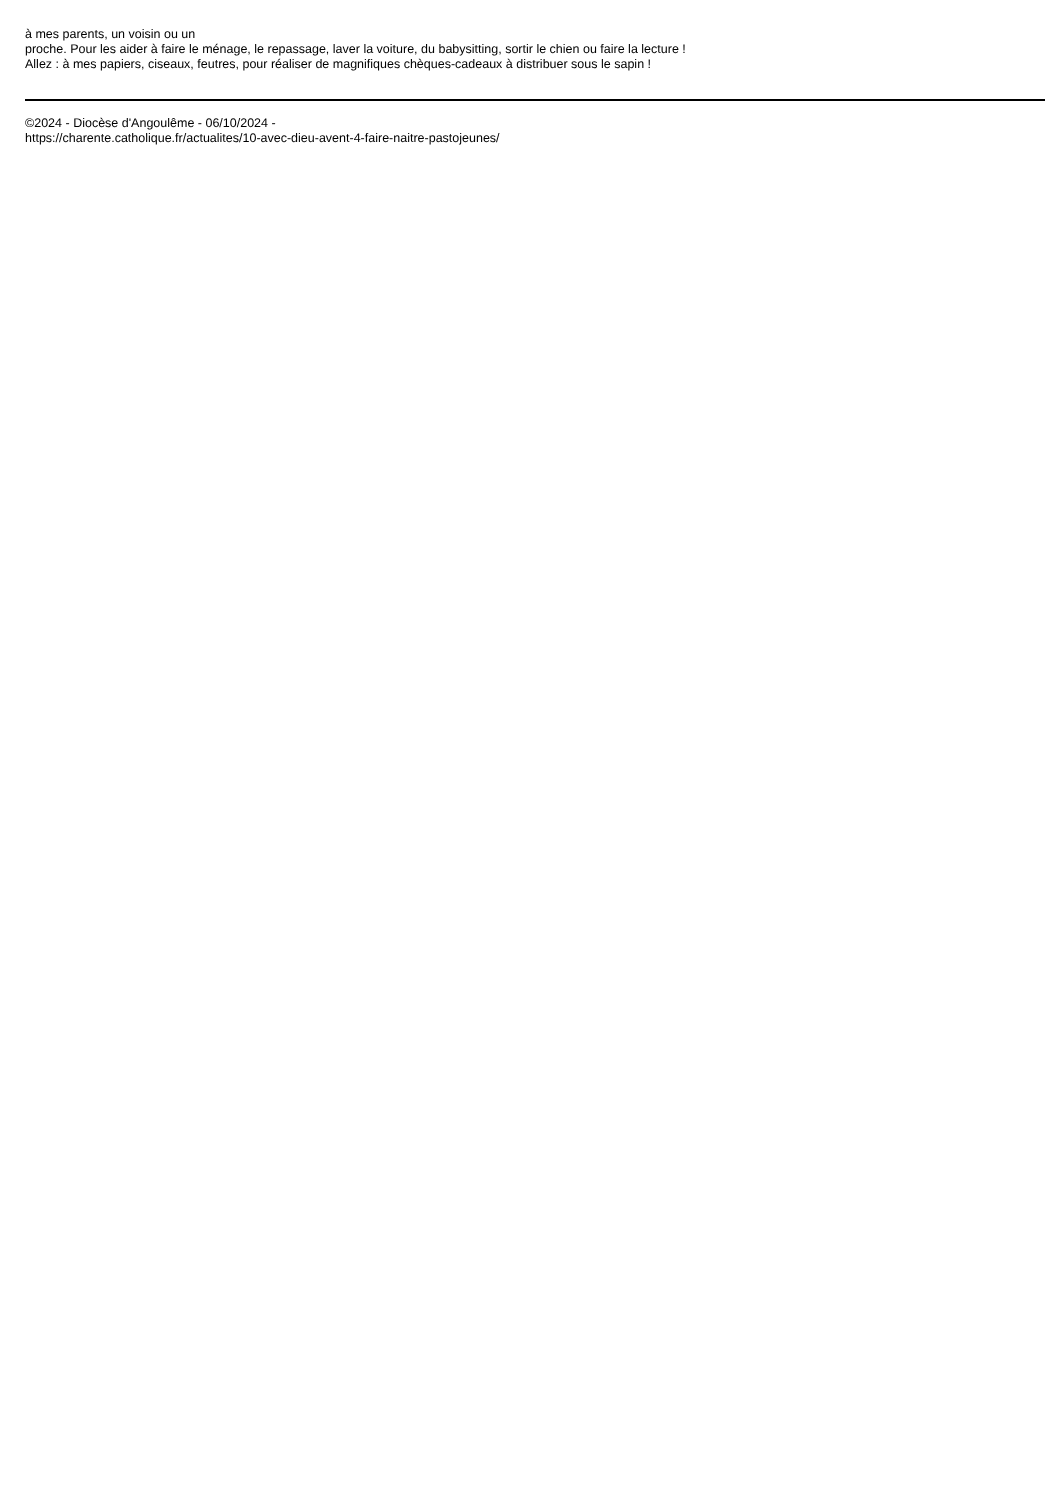à mes parents, un voisin ou un
proche. Pour les aider à faire le ménage, le repassage, laver la voiture, du babysitting, sortir le chien ou faire la lecture !
Allez : à mes papiers, ciseaux, feutres, pour réaliser de magnifiques chèques-cadeaux à distribuer sous le sapin !
©2024 - Diocèse d'Angoulême - 06/10/2024 -
https://charente.catholique.fr/actualites/10-avec-dieu-avent-4-faire-naitre-pastojeunes/